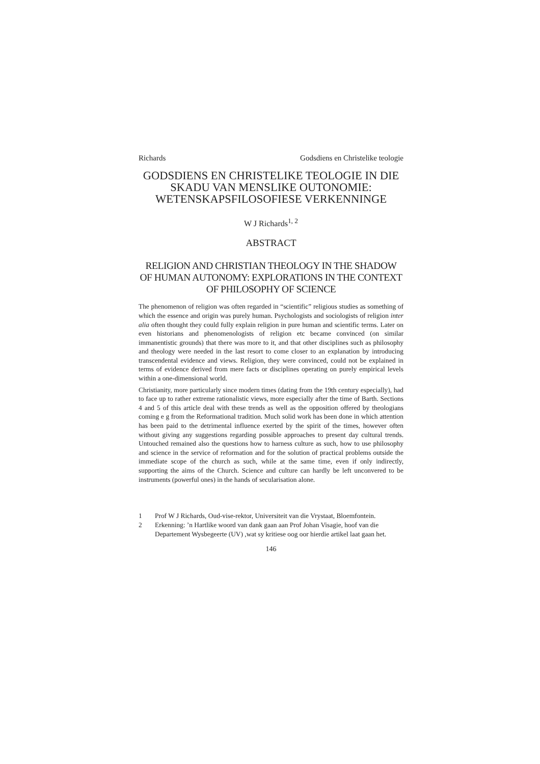Richards Godsdiens en Christelike teologie
GODSDIENS EN CHRISTELIKE TEOLOGIE IN DIE SKADU VAN MENSLIKE OUTONOMIE: WETENSKAPSFILOSOFIESE VERKENNINGE
W J Richards<sup>1, 2</sup>
ABSTRACT
RELIGION AND CHRISTIAN THEOLOGY IN THE SHADOW OF HUMAN AUTONOMY: EXPLORATIONS IN THE CONTEXT OF PHILOSOPHY OF SCIENCE
The phenomenon of religion was often regarded in “scientific” religious studies as something of which the essence and origin was purely human. Psychologists and sociologists of religion inter alia often thought they could fully explain religion in pure human and scientific terms. Later on even historians and phenomenologists of religion etc became convinced (on similar immanentistic grounds) that there was more to it, and that other disciplines such as philosophy and theology were needed in the last resort to come closer to an explanation by introducing transcendental evidence and views. Religion, they were convinced, could not be explained in terms of evidence derived from mere facts or disciplines operating on purely empirical levels within a one-dimensional world.
Christianity, more particularly since modern times (dating from the 19th century especially), had to face up to rather extreme rationalistic views, more especially after the time of Barth. Sections 4 and 5 of this article deal with these trends as well as the opposition offered by theologians coming e g from the Reformational tradition. Much solid work has been done in which attention has been paid to the detrimental influence exerted by the spirit of the times, however often without giving any suggestions regarding possible approaches to present day cultural trends. Untouched remained also the questions how to harness culture as such, how to use philosophy and science in the service of reformation and for the solution of practical problems outside the immediate scope of the church as such, while at the same time, even if only indirectly, supporting the aims of the Church. Science and culture can hardly be left unconvered to be instruments (powerful ones) in the hands of secularisation alone.
1 Prof W J Richards, Oud-vise-rektor, Universiteit van die Vrystaat, Bloemfontein.
2 Erkenning: ’n Hartlike woord van dank gaan aan Prof Johan Visagie, hoof van die Departement Wysbegeerte (UV) ,wat sy kritiese oog oor hierdie artikel laat gaan het.
146